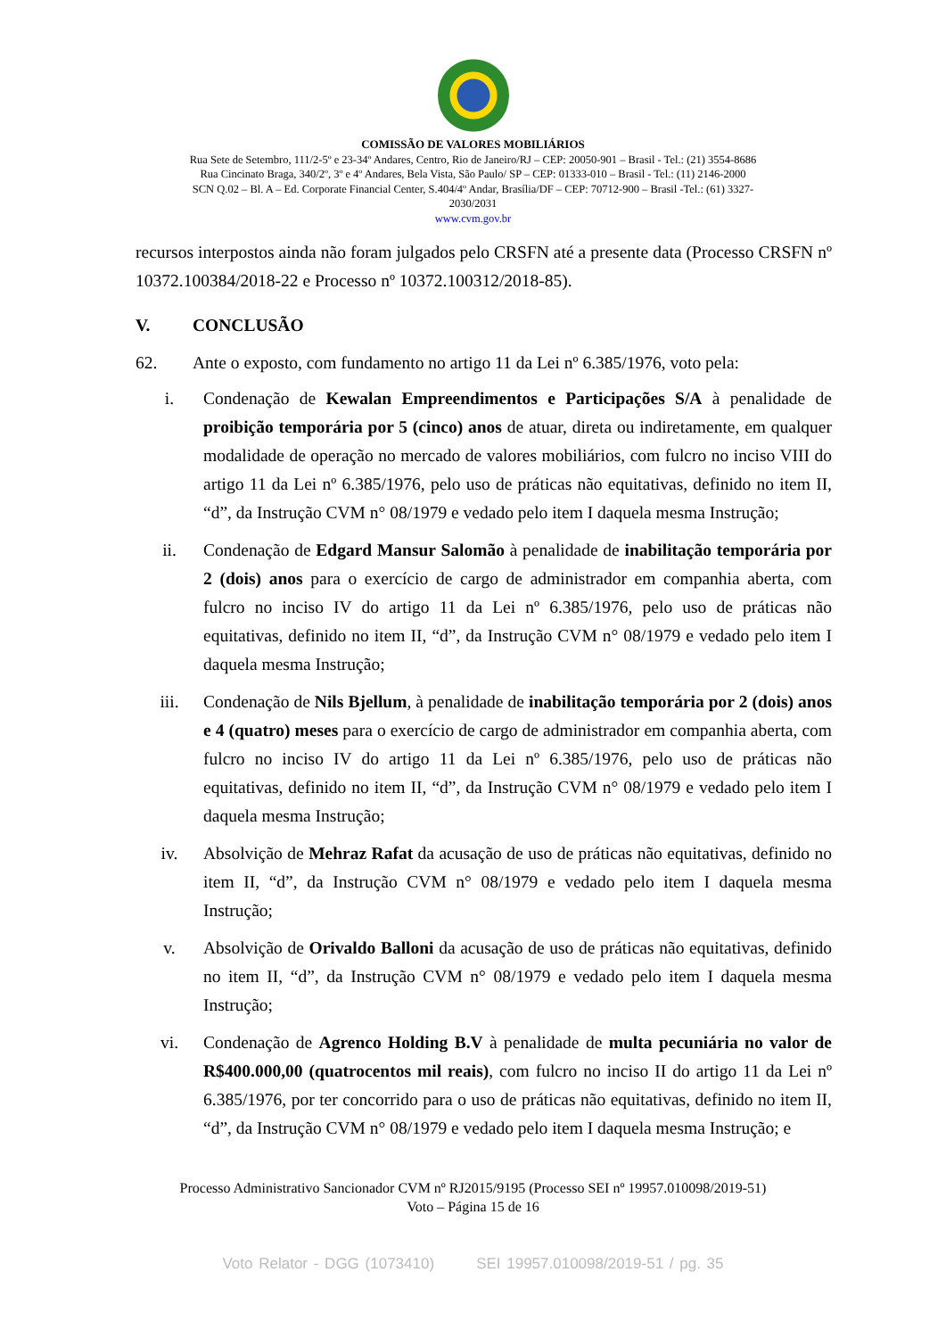COMISSÃO DE VALORES MOBILIÁRIOS
Rua Sete de Setembro, 111/2-5º e 23-34º Andares, Centro, Rio de Janeiro/RJ – CEP: 20050-901 – Brasil - Tel.: (21) 3554-8686
Rua Cincinato Braga, 340/2º, 3º e 4º Andares, Bela Vista, São Paulo/ SP – CEP: 01333-010 – Brasil - Tel.: (11) 2146-2000
SCN Q.02 – Bl. A – Ed. Corporate Financial Center, S.404/4º Andar, Brasília/DF – CEP: 70712-900 – Brasil -Tel.: (61) 3327-
2030/2031
www.cvm.gov.br
recursos interpostos ainda não foram julgados pelo CRSFN até a presente data (Processo CRSFN nº 10372.100384/2018-22 e Processo nº 10372.100312/2018-85).
V. CONCLUSÃO
62. Ante o exposto, com fundamento no artigo 11 da Lei nº 6.385/1976, voto pela:
i. Condenação de Kewalan Empreendimentos e Participações S/A à penalidade de proibição temporária por 5 (cinco) anos de atuar, direta ou indiretamente, em qualquer modalidade de operação no mercado de valores mobiliários, com fulcro no inciso VIII do artigo 11 da Lei nº 6.385/1976, pelo uso de práticas não equitativas, definido no item II, “d”, da Instrução CVM n° 08/1979 e vedado pelo item I daquela mesma Instrução;
ii. Condenação de Edgard Mansur Salomão à penalidade de inabilitação temporária por 2 (dois) anos para o exercício de cargo de administrador em companhia aberta, com fulcro no inciso IV do artigo 11 da Lei nº 6.385/1976, pelo uso de práticas não equitativas, definido no item II, “d”, da Instrução CVM n° 08/1979 e vedado pelo item I daquela mesma Instrução;
iii. Condenação de Nils Bjellum, à penalidade de inabilitação temporária por 2 (dois) anos e 4 (quatro) meses para o exercício de cargo de administrador em companhia aberta, com fulcro no inciso IV do artigo 11 da Lei nº 6.385/1976, pelo uso de práticas não equitativas, definido no item II, “d”, da Instrução CVM n° 08/1979 e vedado pelo item I daquela mesma Instrução;
iv. Absolvição de Mehraz Rafat da acusação de uso de práticas não equitativas, definido no item II, “d”, da Instrução CVM n° 08/1979 e vedado pelo item I daquela mesma Instrução;
v. Absolvição de Orivaldo Balloni da acusação de uso de práticas não equitativas, definido no item II, “d”, da Instrução CVM n° 08/1979 e vedado pelo item I daquela mesma Instrução;
vi. Condenação de Agrenco Holding B.V à penalidade de multa pecuniária no valor de R$400.000,00 (quatrocentos mil reais), com fulcro no inciso II do artigo 11 da Lei nº 6.385/1976, por ter concorrido para o uso de práticas não equitativas, definido no item II, “d”, da Instrução CVM n° 08/1979 e vedado pelo item I daquela mesma Instrução; e
Processo Administrativo Sancionador CVM nº RJ2015/9195 (Processo SEI nº 19957.010098/2019-51)
Voto – Página 15 de 16
Voto Relator - DGG (1073410) SEI 19957.010098/2019-51 / pg. 35